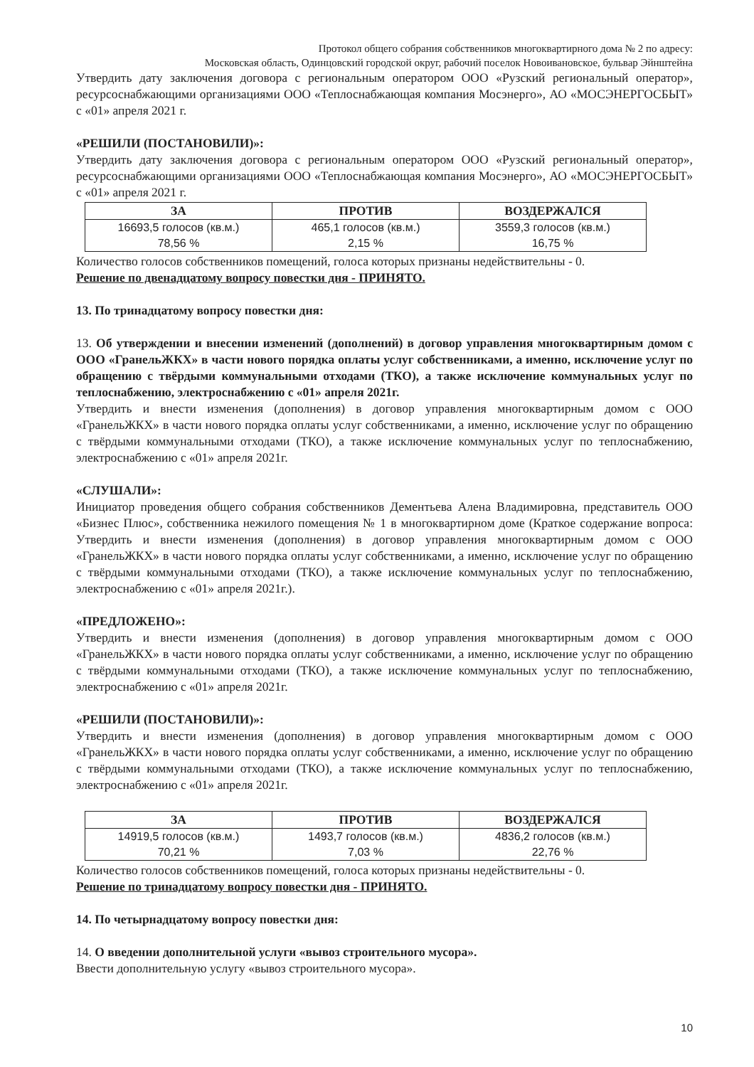Протокол общего собрания собственников многоквартирного дома № 2 по адресу:
Московская область, Одинцовский городской округ, рабочий поселок Новоивановское, бульвар Эйнштейна
Утвердить дату заключения договора с региональным оператором ООО «Рузский региональный оператор», ресурсоснабжающими организациями ООО «Теплоснабжающая компания Мосэнерго», АО «МОСЭНЕРГОСБЫТ» с «01» апреля 2021 г.
«РЕШИЛИ (ПОСТАНОВИЛИ)»:
Утвердить дату заключения договора с региональным оператором ООО «Рузский региональный оператор», ресурсоснабжающими организациями ООО «Теплоснабжающая компания Мосэнерго», АО «МОСЭНЕРГОСБЫТ» с «01» апреля 2021 г.
| ЗА | ПРОТИВ | ВОЗДЕРЖАЛСЯ |
| --- | --- | --- |
| 16693,5 голосов (кв.м.) 78,56 % | 465,1 голосов (кв.м.) 2,15 % | 3559,3 голосов (кв.м.) 16,75 % |
Количество голосов собственников помещений, голоса которых признаны недействительны - 0.
Решение по двенадцатому вопросу повестки дня - ПРИНЯТО.
13. По тринадцатому вопросу повестки дня:
13. Об утверждении и внесении изменений (дополнений) в договор управления многоквартирным домом с ООО «ГранельЖКХ» в части нового порядка оплаты услуг собственниками, а именно, исключение услуг по обращению с твёрдыми коммунальными отходами (ТКО), а также исключение коммунальных услуг по теплоснабжению, электроснабжению с «01» апреля 2021г.
Утвердить и внести изменения (дополнения) в договор управления многоквартирным домом с ООО «ГранельЖКХ» в части нового порядка оплаты услуг собственниками, а именно, исключение услуг по обращению с твёрдыми коммунальными отходами (ТКО), а также исключение коммунальных услуг по теплоснабжению, электроснабжению с «01» апреля 2021г.
«СЛУШАЛИ»:
Инициатор проведения общего собрания собственников Дементьева Алена Владимировна, представитель ООО «Бизнес Плюс», собственника нежилого помещения № 1 в многоквартирном доме (Краткое содержание вопроса: Утвердить и внести изменения (дополнения) в договор управления многоквартирным домом с ООО «ГранельЖКХ» в части нового порядка оплаты услуг собственниками, а именно, исключение услуг по обращению с твёрдыми коммунальными отходами (ТКО), а также исключение коммунальных услуг по теплоснабжению, электроснабжению с «01» апреля 2021г.).
«ПРЕДЛОЖЕНО»:
Утвердить и внести изменения (дополнения) в договор управления многоквартирным домом с ООО «ГранельЖКХ» в части нового порядка оплаты услуг собственниками, а именно, исключение услуг по обращению с твёрдыми коммунальными отходами (ТКО), а также исключение коммунальных услуг по теплоснабжению, электроснабжению с «01» апреля 2021г.
«РЕШИЛИ (ПОСТАНОВИЛИ)»:
Утвердить и внести изменения (дополнения) в договор управления многоквартирным домом с ООО «ГранельЖКХ» в части нового порядка оплаты услуг собственниками, а именно, исключение услуг по обращению с твёрдыми коммунальными отходами (ТКО), а также исключение коммунальных услуг по теплоснабжению, электроснабжению с «01» апреля 2021г.
| ЗА | ПРОТИВ | ВОЗДЕРЖАЛСЯ |
| --- | --- | --- |
| 14919,5 голосов (кв.м.) 70,21 % | 1493,7 голосов (кв.м.) 7,03 % | 4836,2 голосов (кв.м.) 22,76 % |
Количество голосов собственников помещений, голоса которых признаны недействительны - 0.
Решение по тринадцатому вопросу повестки дня - ПРИНЯТО.
14. По четырнадцатому вопросу повестки дня:
14. О введении дополнительной услуги «вывоз строительного мусора».
Ввести дополнительную услугу «вывоз строительного мусора».
10